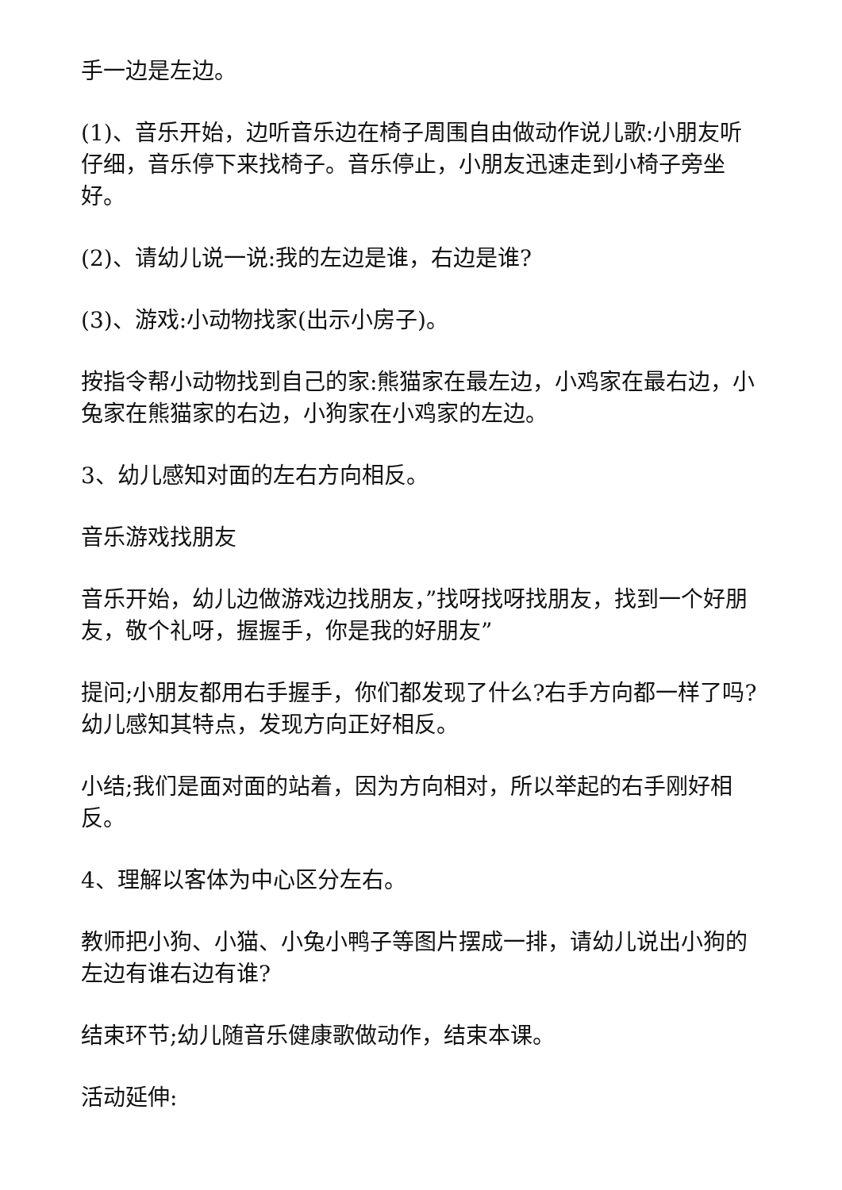手一边是左边。
(1)、音乐开始，边听音乐边在椅子周围自由做动作说儿歌:小朋友听仔细，音乐停下来找椅子。音乐停止，小朋友迅速走到小椅子旁坐好。
(2)、请幼儿说一说:我的左边是谁，右边是谁?
(3)、游戏:小动物找家(出示小房子)。
按指令帮小动物找到自己的家:熊猫家在最左边，小鸡家在最右边，小兔家在熊猫家的右边，小狗家在小鸡家的左边。
3、幼儿感知对面的左右方向相反。
音乐游戏找朋友
音乐开始，幼儿边做游戏边找朋友，”找呀找呀找朋友，找到一个好朋友，敬个礼呀，握握手，你是我的好朋友”
提问;小朋友都用右手握手，你们都发现了什么?右手方向都一样了吗?幼儿感知其特点，发现方向正好相反。
小结;我们是面对面的站着，因为方向相对，所以举起的右手刚好相反。
4、理解以客体为中心区分左右。
教师把小狗、小猫、小兔小鸭子等图片摆成一排，请幼儿说出小狗的左边有谁右边有谁?
结束环节;幼儿随音乐健康歌做动作，结束本课。
活动延伸: